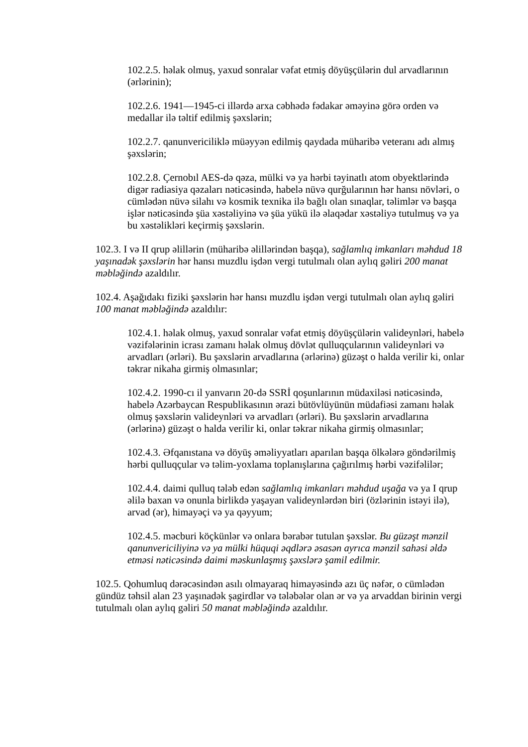102.2.5. həlak olmuş, yaxud sonralar vəfat etmiş döyüşçülərin dul arvadlarının (ərlərinin);
102.2.6. 1941—1945-ci illərdə arxa cəbhədə fədakar əməyinə görə orden və medallar ilə təltif edilmiş şəxslərin;
102.2.7. qanunvericiliklə müəyyən edilmiş qaydada müharibə veteranı adı almış şəxslərin;
102.2.8. Çernobıl AES-də qəza, mülki və ya hərbi təyinatlı atom obyektlərində digər radiasiya qəzaları nəticəsində, habelə nüvə qurğularının hər hansı növləri, o cümlədən nüvə silahı və kosmik texnika ilə bağlı olan sınaqlar, təlimlər və başqa işlər nəticəsində şüa xəstəliyinə və şüa yükü ilə əlaqədar xəstəliyə tutulmuş və ya bu xəstəlikləri keçirmiş şəxslərin.
102.3. I və II qrup əlillərin (müharibə əlillərindən başqa), sağlamlıq imkanları məhdud 18 yaşınadək şəxslərin hər hansı muzdlu işdən vergi tutulmalı olan aylıq gəliri 200 manat məbləğində azaldılır.
102.4. Aşağıdakı fiziki şəxslərin hər hansı muzdlu işdən vergi tutulmalı olan aylıq gəliri 100 manat məbləğində azaldılır:
102.4.1. həlak olmuş, yaxud sonralar vəfat etmiş döyüşçülərin valideynləri, habelə vəzifələrinin icrası zamanı həlak olmuş dövlət qulluqçularının valideynləri və arvadları (ərləri). Bu şəxslərin arvadlarına (ərlərinə) güzəşt o halda verilir ki, onlar təkrar nikaha girmiş olmasınlar;
102.4.2. 1990-cı il yanvarın 20-də SSRİ qoşunlarının müdaxiləsi nəticəsində, habelə Azərbaycan Respublikasının ərazi bütövlüyünün müdafiəsi zamanı həlak olmuş şəxslərin valideynləri və arvadları (ərləri). Bu şəxslərin arvadlarına (ərlərinə) güzəşt o halda verilir ki, onlar təkrar nikaha girmiş olmasınlar;
102.4.3. Əfqanıstana və döyüş əməliyyatları aparılan başqa ölkələrə göndərilmiş hərbi qulluqçular və təlim-yoxlama toplanışlarına çağırılmış hərbi vəzifəlilər;
102.4.4. daimi qulluq tələb edən sağlamlıq imkanları məhdud uşağa və ya I qrup əlilə baxan və onunla birlikdə yaşayan valideynlərdən biri (özlərinin istəyi ilə), arvad (ər), himayəçi və ya qəyyum;
102.4.5. məcburi köçkünlər və onlara bərabər tutulan şəxslər. Bu güzəşt mənzil qanunvericiliyinə və ya mülki hüquqi əqdlərə əsasən ayrıca mənzil sahəsi əldə etməsi nəticəsində daimi məskunlaşmış şəxslərə şamil edilmir.
102.5. Qohumluq dərəcəsindən asılı olmayaraq himayəsində azı üç nəfər, o cümlədən gündüz təhsil alan 23 yaşınadək şagirdlər və tələbələr olan ər və ya arvaddan birinin vergi tutulmalı olan aylıq gəliri 50 manat məbləğində azaldılır.